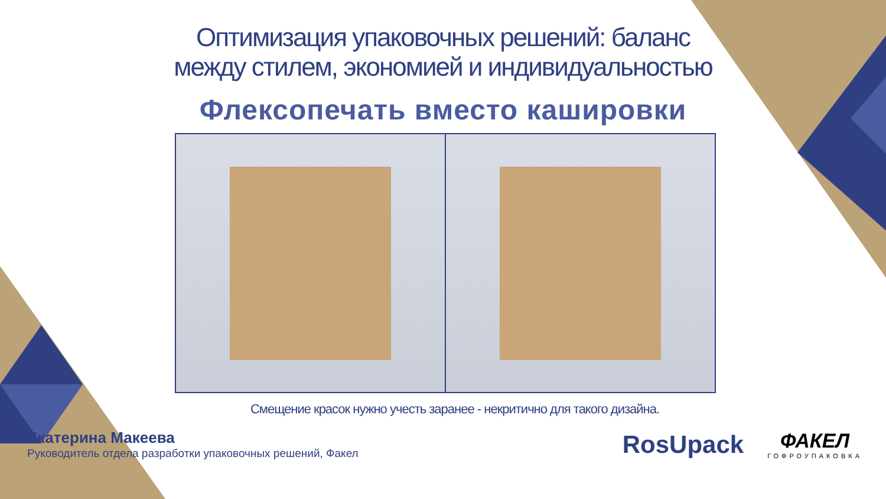Оптимизация упаковочных решений: баланс
между стилем, экономией и индивидуальностью
Флексопечать вместо кашировки
Смещение красок нужно учесть заранее - некритично для такого дизайна.
Екатерина Макеева
Руководитель отдела разработки упаковочных решений, Факел
RosUpack
ФАКЕЛ
ГОФРОУПАКОВКА